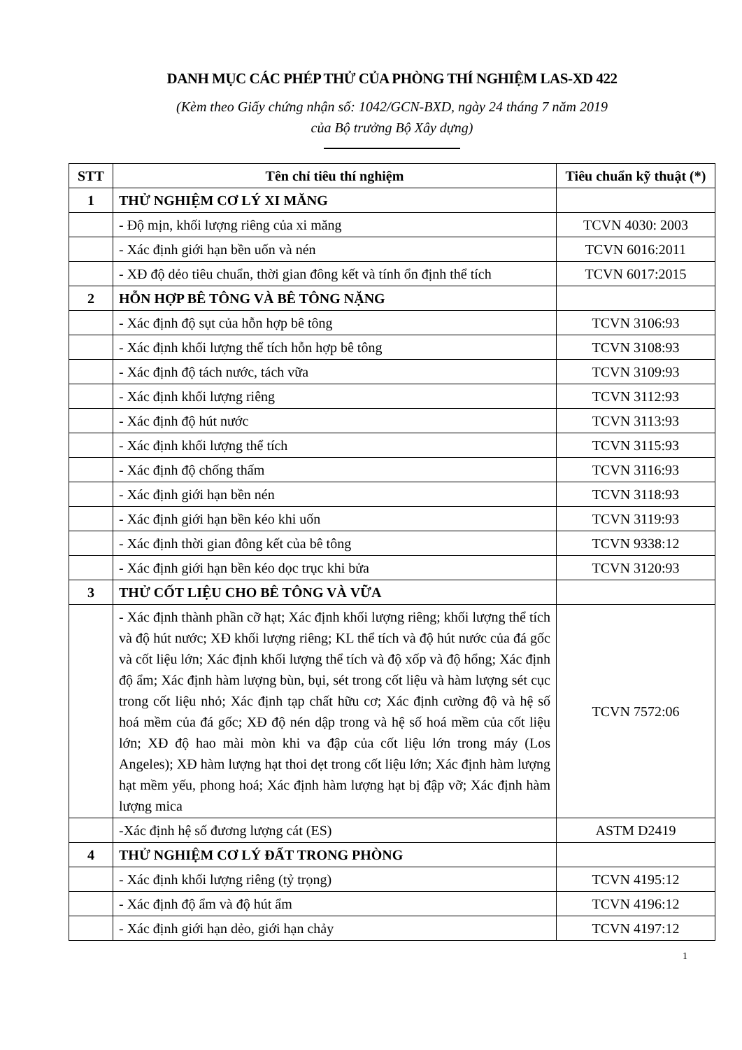DANH MỤC CÁC PHÉP THỬ CỦA PHÒNG THÍ NGHIỆM LAS-XD 422
(Kèm theo Giấy chứng nhận số: 1042/GCN-BXD, ngày 24 tháng 7 năm 2019
của Bộ trưởng Bộ Xây dựng)
| STT | Tên chỉ tiêu thí nghiệm | Tiêu chuẩn kỹ thuật (*) |
| --- | --- | --- |
| 1 | THỬ NGHIỆM CƠ LÝ XI MĂNG | |
| | - Độ mịn, khối lượng riêng của xi măng | TCVN 4030: 2003 |
| | - Xác định giới hạn bền uốn và nén | TCVN 6016:2011 |
| | - XĐ độ dẻo tiêu chuẩn, thời gian đông kết và tính ổn định thể tích | TCVN 6017:2015 |
| 2 | HỖN HỢP BÊ TÔNG VÀ BÊ TÔNG NẶNG | |
| | - Xác định độ sụt của hỗn hợp bê tông | TCVN 3106:93 |
| | - Xác định khối lượng thể tích hỗn hợp bê tông | TCVN 3108:93 |
| | - Xác định độ tách nước, tách vữa | TCVN 3109:93 |
| | - Xác định khối lượng riêng | TCVN 3112:93 |
| | - Xác định độ hút nước | TCVN 3113:93 |
| | - Xác định khối lượng thể tích | TCVN 3115:93 |
| | - Xác định độ chống thấm | TCVN 3116:93 |
| | - Xác định giới hạn bền nén | TCVN 3118:93 |
| | - Xác định giới hạn bền kéo khi uốn | TCVN 3119:93 |
| | - Xác định thời gian đông kết của bê tông | TCVN 9338:12 |
| | - Xác định giới hạn bền kéo dọc trục khi bửa | TCVN 3120:93 |
| 3 | THỬ CỐT LIỆU CHO BÊ TÔNG VÀ VỮA | |
| | - Xác định thành phần cỡ hạt; Xác định khối lượng riêng; khối lượng thể tích và độ hút nước; XĐ khối lượng riêng; KL thể tích và độ hút nước của đá gốc và cốt liệu lớn; Xác định khối lượng thể tích và độ xốp và độ hổng; Xác định độ ẩm; Xác định hàm lượng bùn, bụi, sét trong cốt liệu và hàm lượng sét cục trong cốt liệu nhỏ; Xác định tạp chất hữu cơ; Xác định cường độ và hệ số hoá mềm của đá gốc; XĐ độ nén dập trong và hệ số hoá mềm của cốt liệu lớn; XĐ độ hao mài mòn khi va đập của cốt liệu lớn trong máy (Los Angeles); XĐ hàm lượng hạt thoi dẹt trong cốt liệu lớn; Xác định hàm lượng hạt mềm yếu, phong hoá; Xác định hàm lượng hạt bị đập vỡ; Xác định hàm lượng mica | TCVN 7572:06 |
| | -Xác định hệ số đương lượng cát (ES) | ASTM D2419 |
| 4 | THỬ NGHIỆM CƠ LÝ ĐẤT TRONG PHÒNG | |
| | - Xác định khối lượng riêng (tỷ trọng) | TCVN 4195:12 |
| | - Xác định độ ẩm và độ hút ẩm | TCVN 4196:12 |
| | - Xác định giới hạn dẻo, giới hạn chảy | TCVN 4197:12 |
1